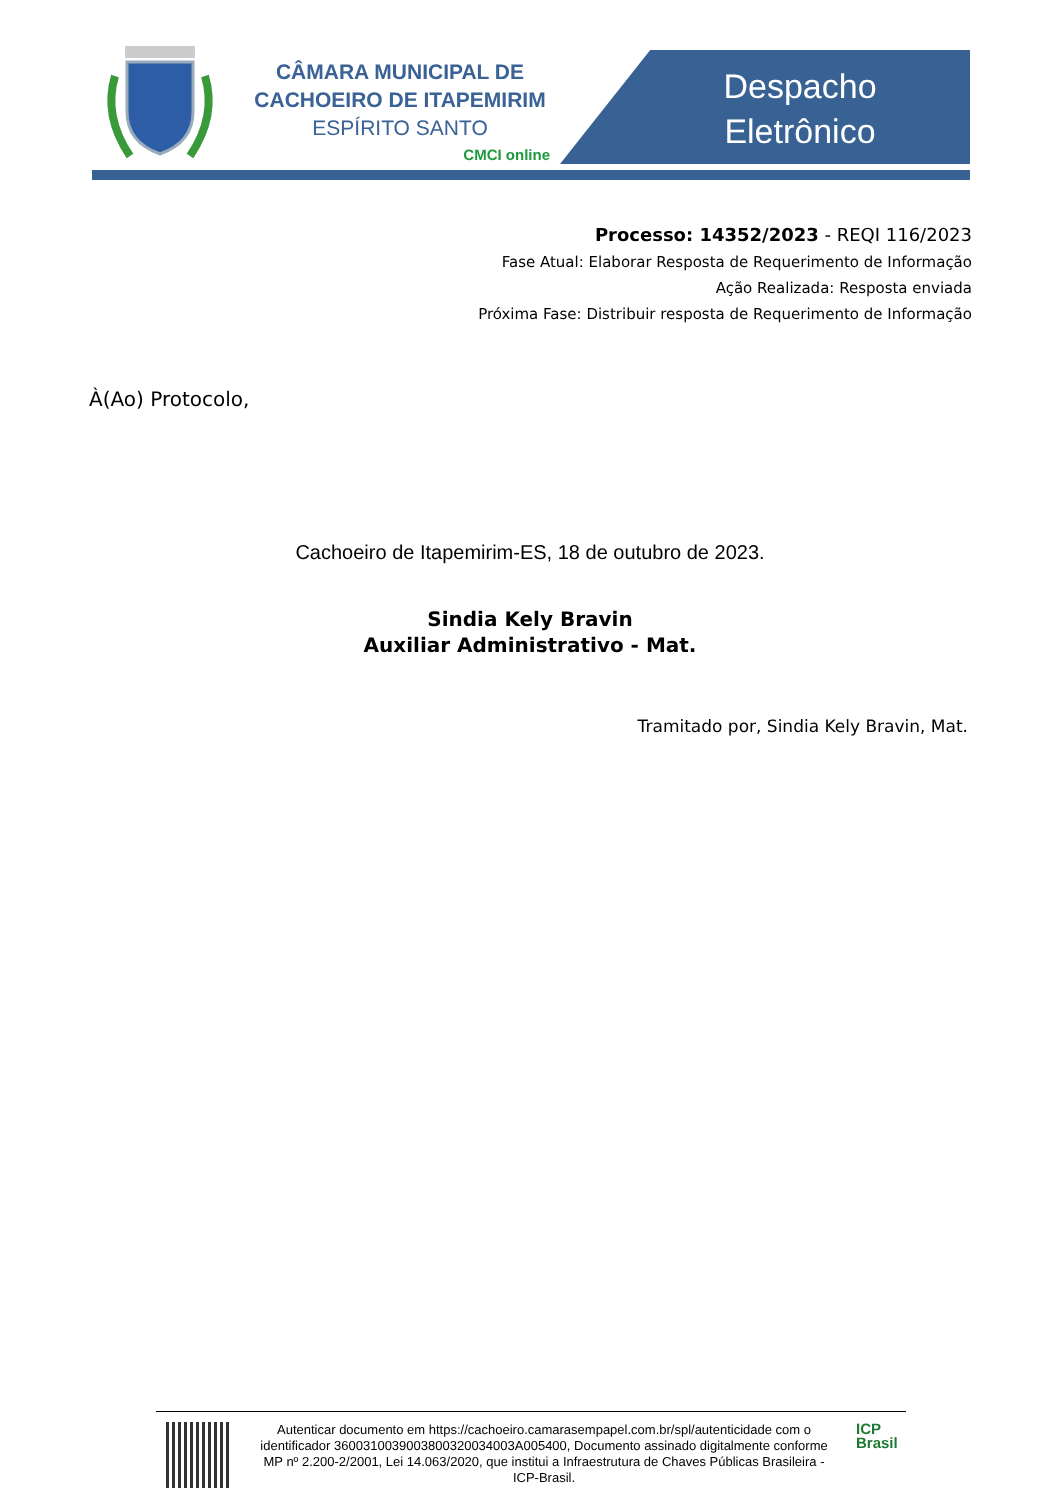CÂMARA MUNICIPAL DE
CACHOEIRO DE ITAPEMIRIM
ESPÍRITO SANTO
CMCI online
Despacho Eletrônico
Processo: 14352/2023 - REQI 116/2023
Fase Atual: Elaborar Resposta de Requerimento de Informação
Ação Realizada: Resposta enviada
Próxima Fase: Distribuir resposta de Requerimento de Informação
À(Ao) Protocolo,
Cachoeiro de Itapemirim-ES, 18 de outubro de 2023.
Sindia Kely Bravin
Auxiliar Administrativo - Mat.
Tramitado por, Sindia Kely Bravin, Mat.
Autenticar documento em https://cachoeiro.camarasempapel.com.br/spl/autenticidade com o identificador 3600310039003800320034003A005400, Documento assinado digitalmente conforme MP nº 2.200-2/2001, Lei 14.063/2020, que institui a Infraestrutura de Chaves Públicas Brasileira - ICP-Brasil.
ICP
Brasil